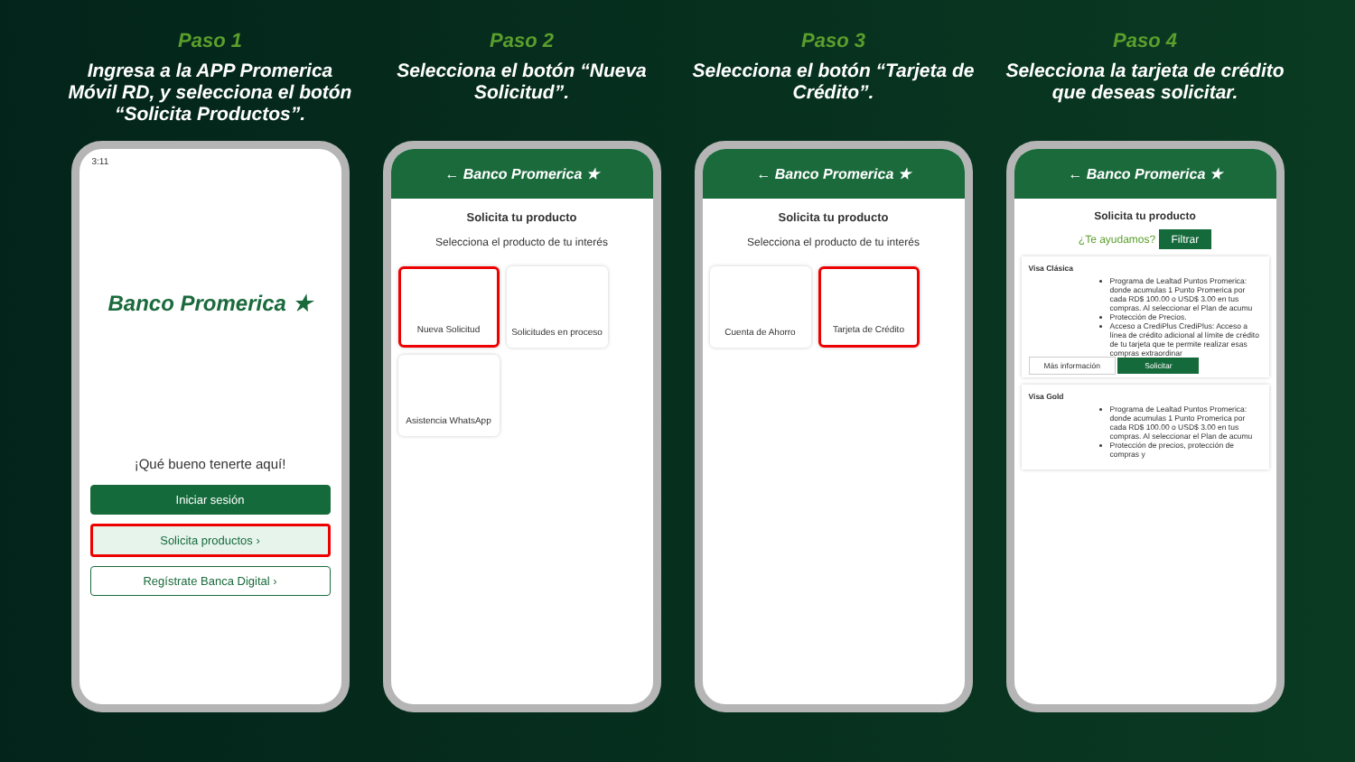Paso 1
Ingresa a la APP Promerica Móvil RD, y selecciona el botón “Solicita Productos”.
3:11
Banco Promerica ★
¡Qué bueno tenerte aquí!
Iniciar sesión
Solicita productos ›
Regístrate Banca Digital ›
Paso 2
Selecciona el botón “Nueva Solicitud”.
← Banco Promerica ★
Solicita tu producto
Selecciona el producto de tu interés
Nueva Solicitud
Solicitudes en proceso
Asistencia WhatsApp
Paso 3
Selecciona el botón “Tarjeta de Crédito”.
← Banco Promerica ★
Solicita tu producto
Selecciona el producto de tu interés
Cuenta de Ahorro
Tarjeta de Crédito
Paso 4
Selecciona la tarjeta de crédito que deseas solicitar.
← Banco Promerica ★
Solicita tu producto
¿Te ayudamos? Filtrar
Visa Clásica
Programa de Lealtad Puntos Promerica: donde acumulas 1 Punto Promerica por cada RD$ 100.00 o USD$ 3.00 en tus compras. Al seleccionar el Plan de acumu
Protección de Precios.
Acceso a CrediPlus CrediPlus: Acceso a línea de crédito adicional al límite de crédito de tu tarjeta que te permite realizar esas compras extraordinar
Más información Solicitar
Visa Gold
Programa de Lealtad Puntos Promerica: donde acumulas 1 Punto Promerica por cada RD$ 100.00 o USD$ 3.00 en tus compras. Al seleccionar el Plan de acumu
Protección de precios, protección de compras y